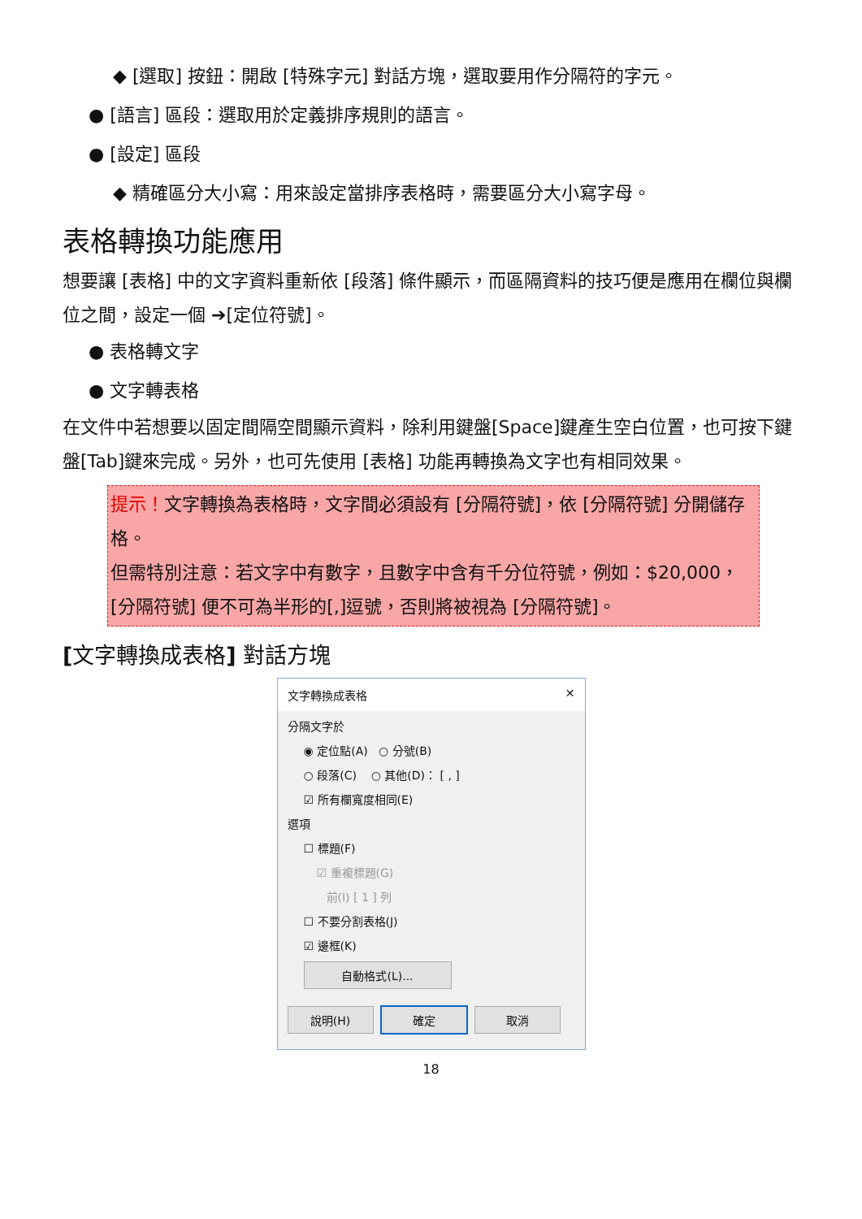◆ [選取] 按鈕：開啟 [特殊字元] 對話方塊，選取要用作分隔符的字元。
● [語言] 區段：選取用於定義排序規則的語言。
● [設定] 區段
◆ 精確區分大小寫：用來設定當排序表格時，需要區分大小寫字母。
表格轉換功能應用
想要讓 [表格] 中的文字資料重新依 [段落] 條件顯示，而區隔資料的技巧便是應用在欄位與欄位之間，設定一個 ➔[定位符號]。
● 表格轉文字
● 文字轉表格
在文件中若想要以固定間隔空間顯示資料，除利用鍵盤[Space]鍵產生空白位置，也可按下鍵盤[Tab]鍵來完成。另外，也可先使用 [表格] 功能再轉換為文字也有相同效果。
提示！文字轉換為表格時，文字間必須設有 [分隔符號]，依 [分隔符號] 分開儲存格。
但需特別注意：若文字中有數字，且數字中含有千分位符號，例如：$20,000，[分隔符號] 便不可為半形的[,]逗號，否則將被視為 [分隔符號]。
[文字轉換成表格] 對話方塊
文字轉換成表格 ✕
分隔文字於
◉ 定位點(A) ○ 分號(B)
○ 段落(C) ○ 其他(D)： [ , ]
☑ 所有欄寬度相同(E)
選項
☐ 標題(F)
☑ 重複標題(G)
前(I) [ 1 ] 列
☐ 不要分割表格(J)
☑ 邊框(K)
自動格式(L)...
說明(H) 確定 取消
18